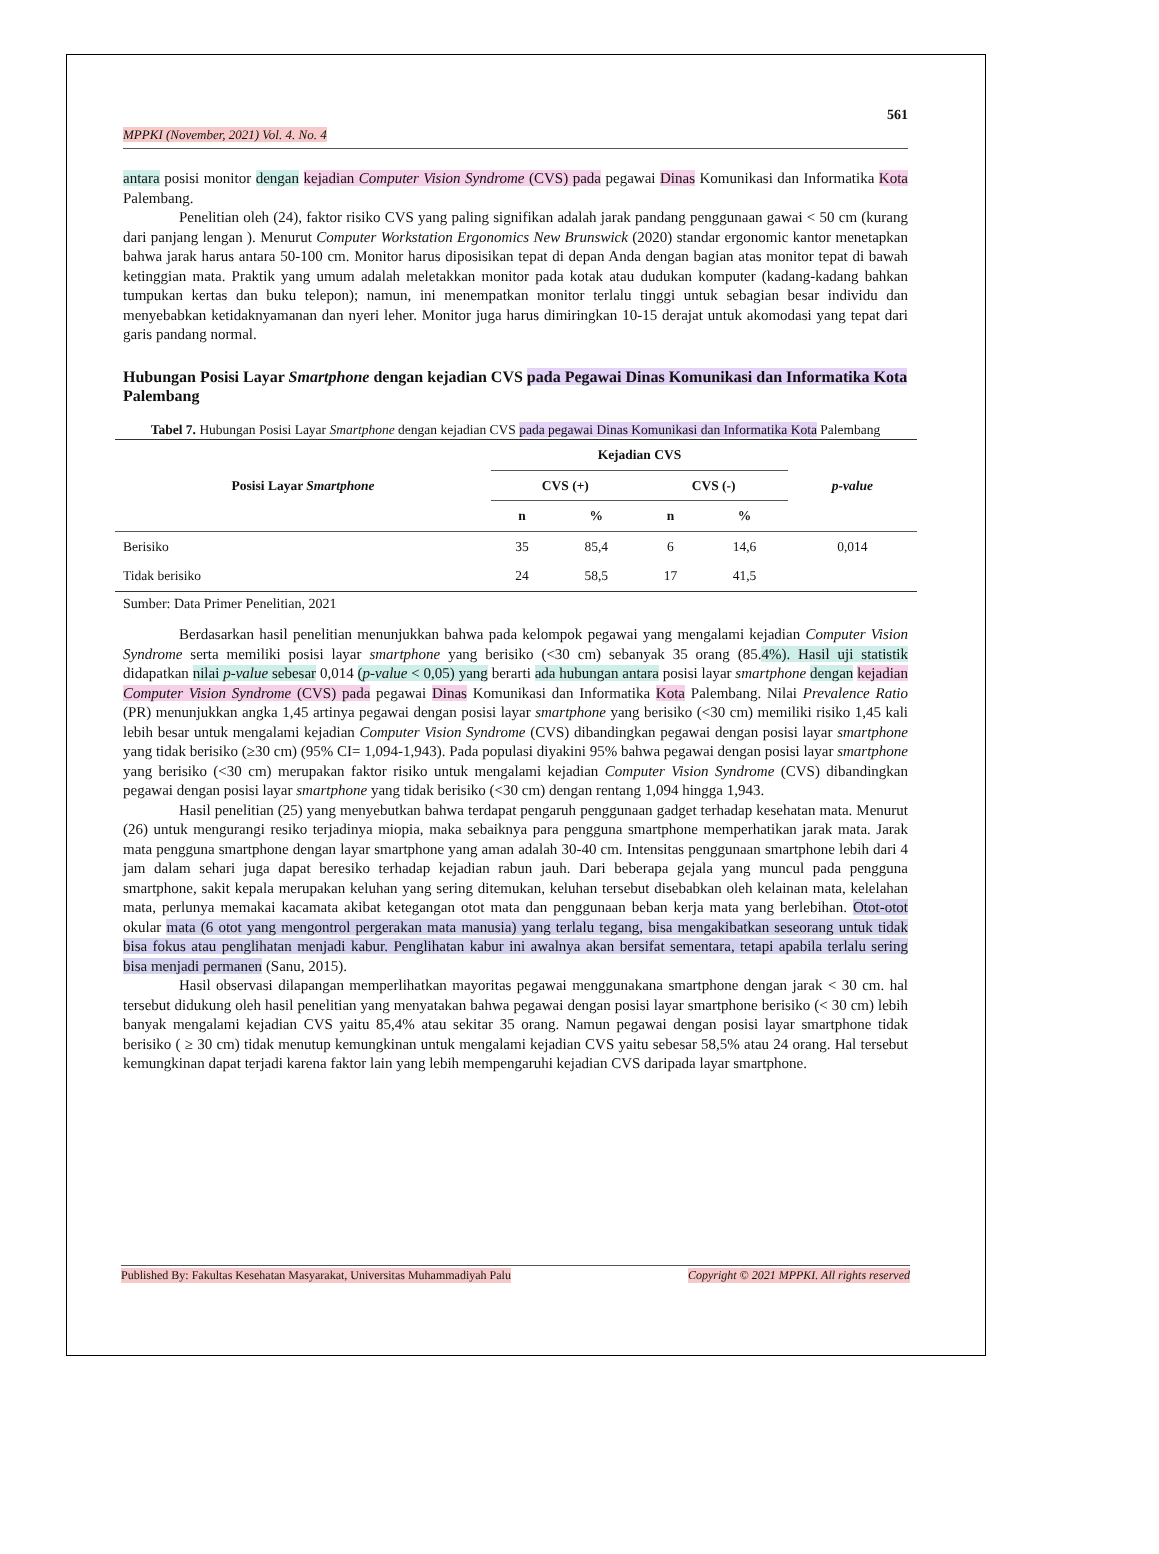561
MPPKI (November, 2021) Vol. 4. No. 4
antara posisi monitor dengan kejadian Computer Vision Syndrome (CVS) pada pegawai Dinas Komunikasi dan Informatika Kota Palembang.
Penelitian oleh (24), faktor risiko CVS yang paling signifikan adalah jarak pandang penggunaan gawai < 50 cm (kurang dari panjang lengan ). Menurut Computer Workstation Ergonomics New Brunswick (2020) standar ergonomic kantor menetapkan bahwa jarak harus antara 50-100 cm. Monitor harus diposisikan tepat di depan Anda dengan bagian atas monitor tepat di bawah ketinggian mata. Praktik yang umum adalah meletakkan monitor pada kotak atau dudukan komputer (kadang-kadang bahkan tumpukan kertas dan buku telepon); namun, ini menempatkan monitor terlalu tinggi untuk sebagian besar individu dan menyebabkan ketidaknyamanan dan nyeri leher. Monitor juga harus dimiringkan 10-15 derajat untuk akomodasi yang tepat dari garis pandang normal.
Hubungan Posisi Layar Smartphone dengan kejadian CVS pada Pegawai Dinas Komunikasi dan Informatika Kota Palembang
Tabel 7. Hubungan Posisi Layar Smartphone dengan kejadian CVS pada pegawai Dinas Komunikasi dan Informatika Kota Palembang
| Posisi Layar Smartphone | Kejadian CVS | | | | p-value |
| --- | --- | --- | --- | --- | --- |
| | CVS (+) | | CVS (-) | | |
| | n | % | n | % | |
| Berisiko | 35 | 85,4 | 6 | 14,6 | 0,014 |
| Tidak berisiko | 24 | 58,5 | 17 | 41,5 | |
Sumber: Data Primer Penelitian, 2021
Berdasarkan hasil penelitian menunjukkan bahwa pada kelompok pegawai yang mengalami kejadian Computer Vision Syndrome serta memiliki posisi layar smartphone yang berisiko (<30 cm) sebanyak 35 orang (85.4%). Hasil uji statistik didapatkan nilai p-value sebesar 0,014 (p-value < 0,05) yang berarti ada hubungan antara posisi layar smartphone dengan kejadian Computer Vision Syndrome (CVS) pada pegawai Dinas Komunikasi dan Informatika Kota Palembang. Nilai Prevalence Ratio (PR) menunjukkan angka 1,45 artinya pegawai dengan posisi layar smartphone yang berisiko (<30 cm) memiliki risiko 1,45 kali lebih besar untuk mengalami kejadian Computer Vision Syndrome (CVS) dibandingkan pegawai dengan posisi layar smartphone yang tidak berisiko (≥30 cm) (95% CI= 1,094-1,943). Pada populasi diyakini 95% bahwa pegawai dengan posisi layar smartphone yang berisiko (<30 cm) merupakan faktor risiko untuk mengalami kejadian Computer Vision Syndrome (CVS) dibandingkan pegawai dengan posisi layar smartphone yang tidak berisiko (<30 cm) dengan rentang 1,094 hingga 1,943.
Hasil penelitian (25) yang menyebutkan bahwa terdapat pengaruh penggunaan gadget terhadap kesehatan mata. Menurut (26) untuk mengurangi resiko terjadinya miopia, maka sebaiknya para pengguna smartphone memperhatikan jarak mata. Jarak mata pengguna smartphone dengan layar smartphone yang aman adalah 30-40 cm. Intensitas penggunaan smartphone lebih dari 4 jam dalam sehari juga dapat beresiko terhadap kejadian rabun jauh. Dari beberapa gejala yang muncul pada pengguna smartphone, sakit kepala merupakan keluhan yang sering ditemukan, keluhan tersebut disebabkan oleh kelainan mata, kelelahan mata, perlunya memakai kacamata akibat ketegangan otot mata dan penggunaan beban kerja mata yang berlebihan. Otot-otot okular mata (6 otot yang mengontrol pergerakan mata manusia) yang terlalu tegang, bisa mengakibatkan seseorang untuk tidak bisa fokus atau penglihatan menjadi kabur. Penglihatan kabur ini awalnya akan bersifat sementara, tetapi apabila terlalu sering bisa menjadi permanen (Sanu, 2015).
Hasil observasi dilapangan memperlihatkan mayoritas pegawai menggunakana smartphone dengan jarak < 30 cm. hal tersebut didukung oleh hasil penelitian yang menyatakan bahwa pegawai dengan posisi layar smartphone berisiko (< 30 cm) lebih banyak mengalami kejadian CVS yaitu 85,4% atau sekitar 35 orang. Namun pegawai dengan posisi layar smartphone tidak berisiko ( ≥ 30 cm) tidak menutup kemungkinan untuk mengalami kejadian CVS yaitu sebesar 58,5% atau 24 orang. Hal tersebut kemungkinan dapat terjadi karena faktor lain yang lebih mempengaruhi kejadian CVS daripada layar smartphone.
Published By: Fakultas Kesehatan Masyarakat, Universitas Muhammadiyah Palu Copyright © 2021 MPPKI. All rights reserved